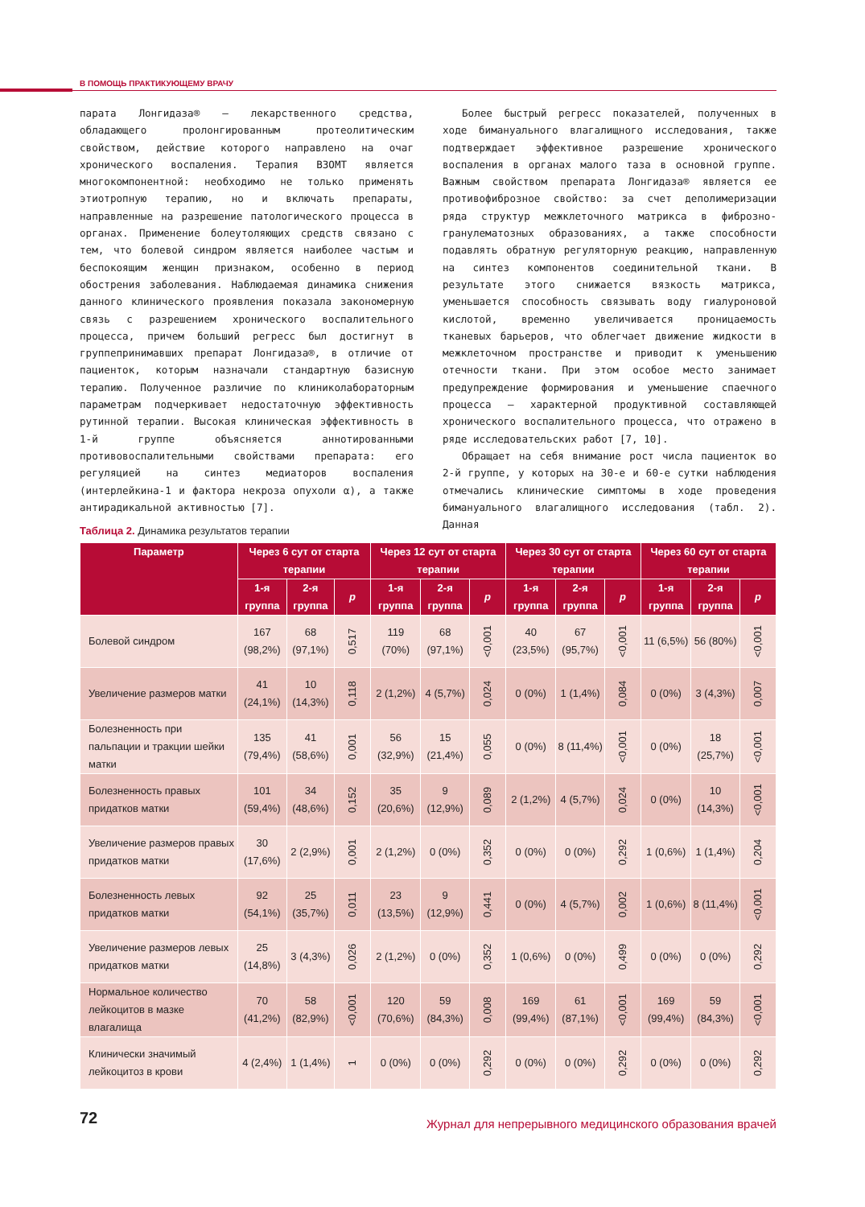В ПОМОЩЬ ПРАКТИКУЮЩЕМУ ВРАЧУ
парата Лонгидаза® – лекарственного средства, обладающего пролонгированным протеолитическим свойством, действие которого направлено на очаг хронического воспаления. Терапия ВЗОМТ является многокомпонентной: необходимо не только применять этиотропную терапию, но и включать препараты, направленные на разрешение патологического процесса в органах. Применение болеутоляющих средств связано с тем, что болевой синдром является наиболее частым и беспокоящим женщин признаком, особенно в период обострения заболевания. Наблюдаемая динамика снижения данного клинического проявления показала закономерную связь с разрешением хронического воспалительного процесса, причем больший регресс был достигнут в группепринимавших препарат Лонгидаза®, в отличие от пациенток, которым назначали стандартную базисную терапию. Полученное различие по клиниколабораторным параметрам подчеркивает недостаточную эффективность рутинной терапии. Высокая клиническая эффективность в 1-й группе объясняется аннотированными противовоспалительными свойствами препарата: его регуляцией на синтез медиаторов воспаления (интерлейкина-1 и фактора некроза опухоли α), а также антирадикальной активностью [7].
Более быстрый регресс показателей, полученных в ходе бимануального влагалищного исследования, также подтверждает эффективное разрешение хронического воспаления в органах малого таза в основной группе. Важным свойством препарата Лонгидаза® является ее противофиброзное свойство: за счет деполимеризации ряда структур межклеточного матрикса в фиброзно-гранулематозных образованиях, а также способности подавлять обратную регуляторную реакцию, направленную на синтез компонентов соединительной ткани. В результате этого снижается вязкость матрикса, уменьшается способность связывать воду гиалуроновой кислотой, временно увеличивается проницаемость тканевых барьеров, что облегчает движение жидкости в межклеточном пространстве и приводит к уменьшению отечности ткани. При этом особое место занимает предупреждение формирования и уменьшение спаечного процесса – характерной продуктивной составляющей хронического воспалительного процесса, что отражено в ряде исследовательских работ [7, 10].
Обращает на себя внимание рост числа пациенток во 2-й группе, у которых на 30-е и 60-е сутки наблюдения отмечались клинические симптомы в ходе проведения бимануального влагалищного исследования (табл. 2). Данная
Таблица 2. Динамика результатов терапии
| Параметр | Через 6 сут от старта терапии | | | Через 12 сут от старта терапии | | | Через 30 сут от старта терапии | | | Через 60 сут от старта терапии | | |
| --- | --- | --- | --- | --- | --- | --- | --- | --- | --- | --- | --- | --- |
| | 1-я группа | 2-я группа | p | 1-я группа | 2-я группа | p | 1-я группа | 2-я группа | p | 1-я группа | 2-я группа | p |
| Болевой синдром | 167 (98,2%) | 68 (97,1%) | 0,517 | 119 (70%) | 68 (97,1%) | <0,001 | 40 (23,5%) | 67 (95,7%) | <0,001 | 11 (6,5%) | 56 (80%) | <0,001 |
| Увеличение размеров матки | 41 (24,1%) | 10 (14,3%) | 0,118 | 2 (1,2%) | 4 (5,7%) | 0,024 | 0 (0%) | 1 (1,4%) | 0,084 | 0 (0%) | 3 (4,3%) | 0,007 |
| Болезненность при пальпации и тракции шейки матки | 135 (79,4%) | 41 (58,6%) | 0,001 | 56 (32,9%) | 15 (21,4%) | 0,055 | 0 (0%) | 8 (11,4%) | <0,001 | 0 (0%) | 18 (25,7%) | <0,001 |
| Болезненность правых придатков матки | 101 (59,4%) | 34 (48,6%) | 0,152 | 35 (20,6%) | 9 (12,9%) | 0,089 | 2 (1,2%) | 4 (5,7%) | 0,024 | 0 (0%) | 10 (14,3%) | <0,001 |
| Увеличение размеров правых придатков матки | 30 (17,6%) | 2 (2,9%) | 0,001 | 2 (1,2%) | 0 (0%) | 0,352 | 0 (0%) | 0 (0%) | 0,292 | 1 (0,6%) | 1 (1,4%) | 0,204 |
| Болезненность левых придатков матки | 92 (54,1%) | 25 (35,7%) | 0,011 | 23 (13,5%) | 9 (12,9%) | 0,441 | 0 (0%) | 4 (5,7%) | 0,002 | 1 (0,6%) | 8 (11,4%) | <0,001 |
| Увеличение размеров левых придатков матки | 25 (14,8%) | 3 (4,3%) | 0,026 | 2 (1,2%) | 0 (0%) | 0,352 | 1 (0,6%) | 0 (0%) | 0,499 | 0 (0%) | 0 (0%) | 0,292 |
| Нормальное количество лейкоцитов в мазке влагалища | 70 (41,2%) | 58 (82,9%) | <0,001 | 120 (70,6%) | 59 (84,3%) | 0,008 | 169 (99,4%) | 61 (87,1%) | <0,001 | 169 (99,4%) | 59 (84,3%) | <0,001 |
| Клинически значимый лейкоцитоз в крови | 4 (2,4%) | 1 (1,4%) | 1 | 0 (0%) | 0 (0%) | 0,292 | 0 (0%) | 0 (0%) | 0,292 | 0 (0%) | 0 (0%) | 0,292 |
72
Журнал для непрерывного медицинского образования врачей